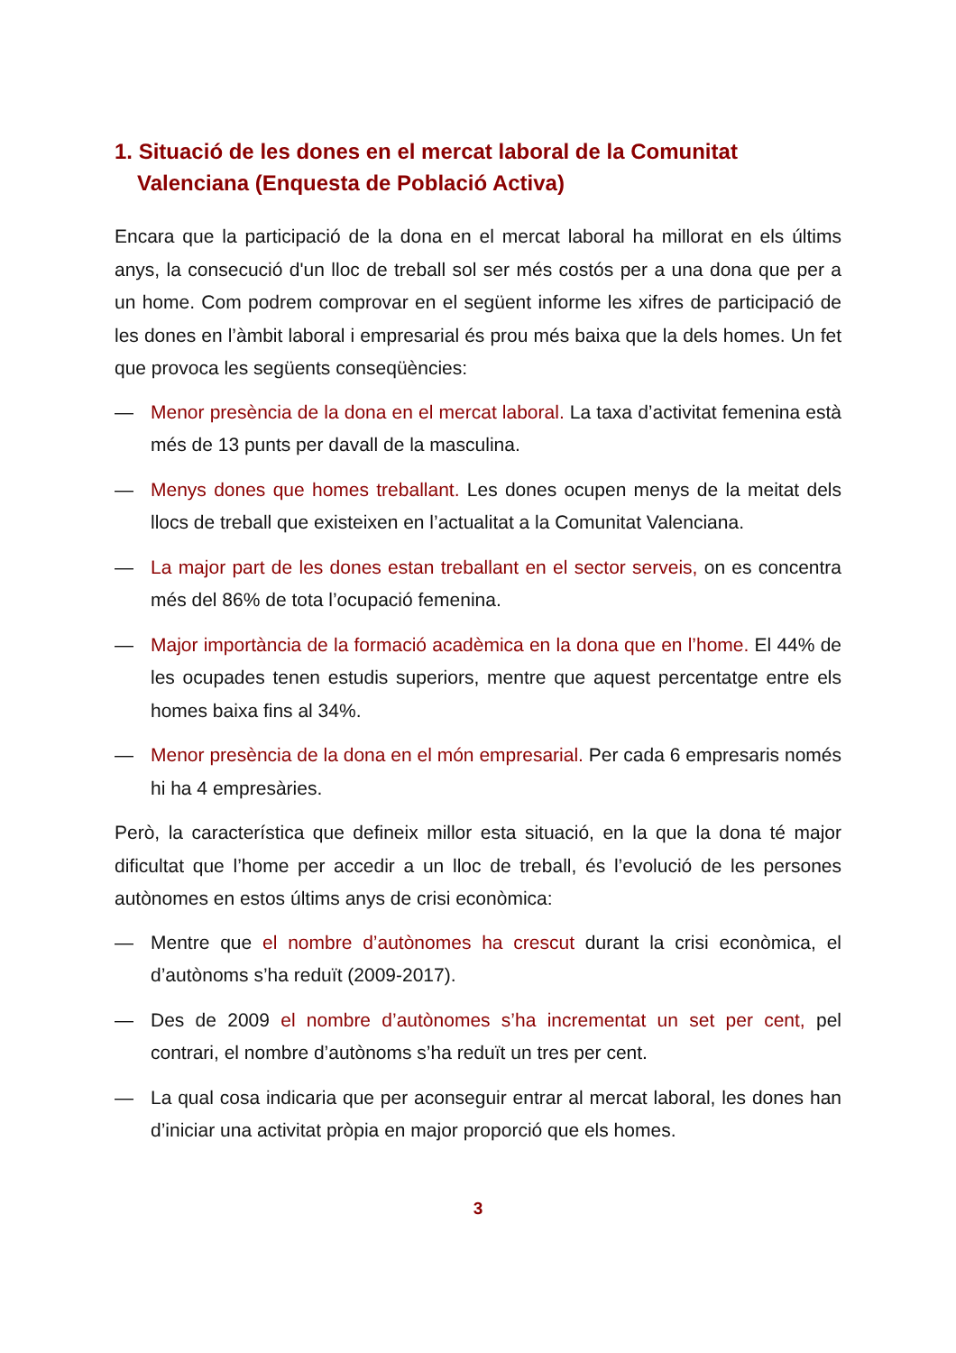1. Situació de les dones en el mercat laboral de la Comunitat Valenciana (Enquesta de Població Activa)
Encara que la participació de la dona en el mercat laboral ha millorat en els últims anys, la consecució d'un lloc de treball sol ser més costós per a una dona que per a un home. Com podrem comprovar en el següent informe les xifres de participació de les dones en l’àmbit laboral i empresarial és prou més baixa que la dels homes. Un fet que provoca les següents conseqüències:
— Menor presència de la dona en el mercat laboral. La taxa d’activitat femenina està més de 13 punts per davall de la masculina.
— Menys dones que homes treballant. Les dones ocupen menys de la meitat dels llocs de treball que existeixen en l’actualitat a la Comunitat Valenciana.
— La major part de les dones estan treballant en el sector serveis, on es concentra més del 86% de tota l’ocupació femenina.
— Major importància de la formació acadèmica en la dona que en l’home. El 44% de les ocupades tenen estudis superiors, mentre que aquest percentatge entre els homes baixa fins al 34%.
— Menor presència de la dona en el món empresarial. Per cada 6 empresaris només hi ha 4 empresàries.
Però, la característica que defineix millor esta situació, en la que la dona té major dificultat que l’home per accedir a un lloc de treball, és l’evolució de les persones autònomes en estos últims anys de crisi econòmica:
— Mentre que el nombre d’autònomes ha crescut durant la crisi econòmica, el d’autònoms s’ha reduït (2009-2017).
— Des de 2009 el nombre d’autònomes s’ha incrementat un set per cent, pel contrari, el nombre d’autònoms s’ha reduït un tres per cent.
— La qual cosa indicaria que per aconseguir entrar al mercat laboral, les dones han d’iniciar una activitat pròpia en major proporció que els homes.
3